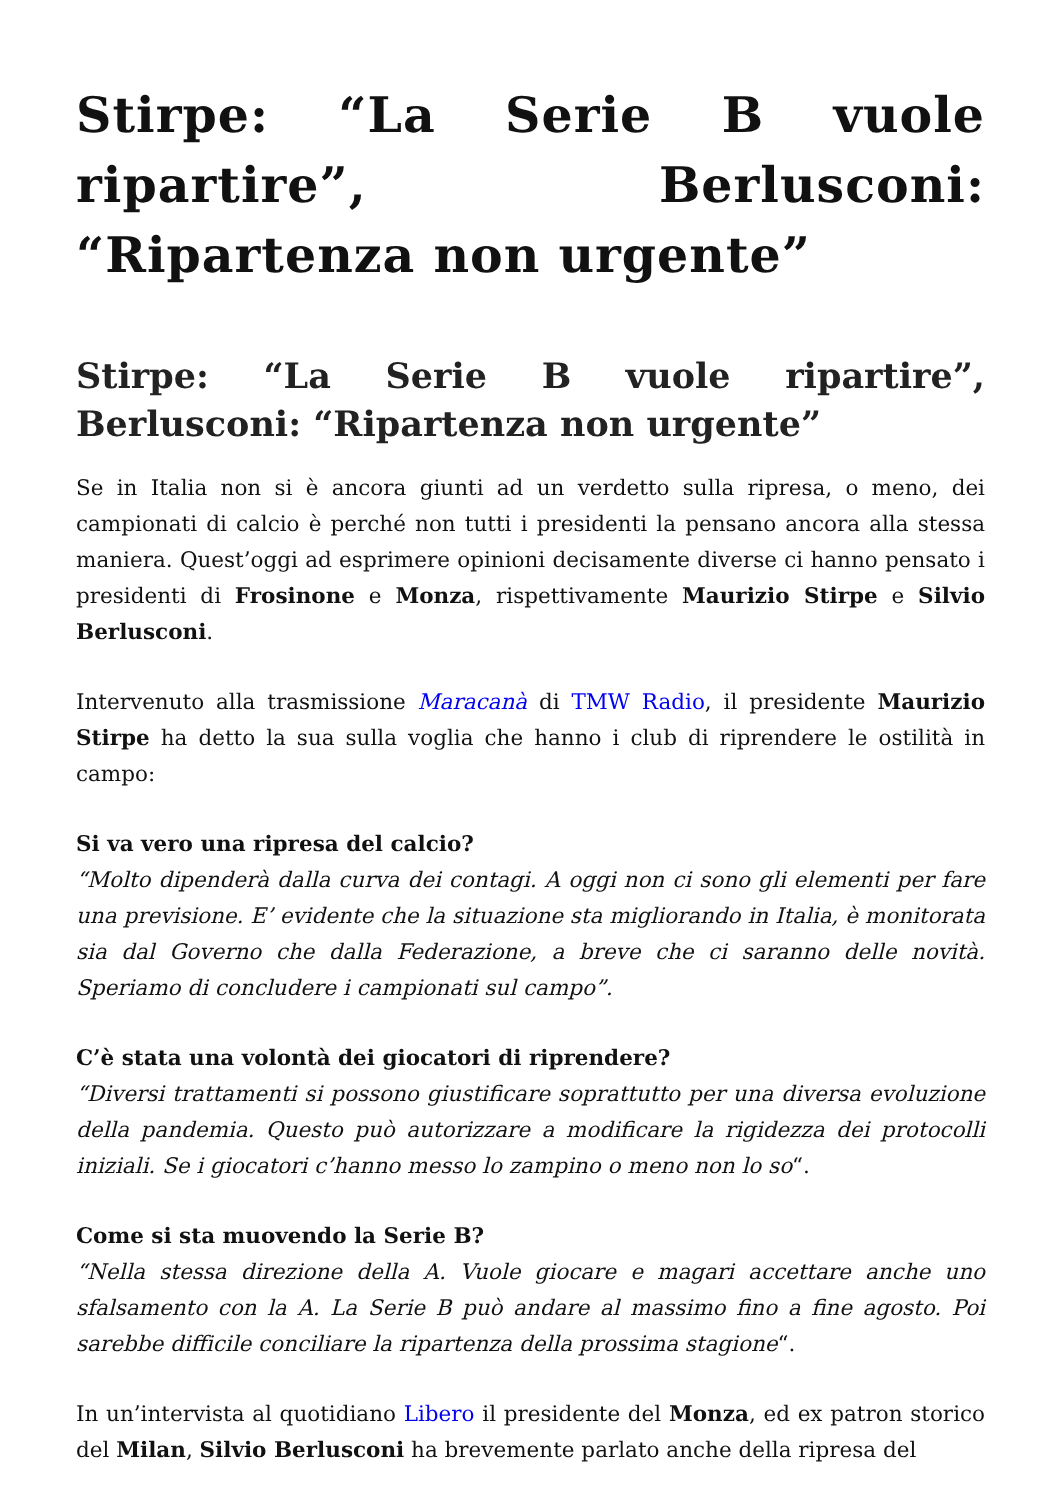Stirpe: “La Serie B vuole ripartire”, Berlusconi: “Ripartenza non urgente”
Stirpe: “La Serie B vuole ripartire”, Berlusconi: “Ripartenza non urgente”
Se in Italia non si è ancora giunti ad un verdetto sulla ripresa, o meno, dei campionati di calcio è perché non tutti i presidenti la pensano ancora alla stessa maniera. Quest’oggi ad esprimere opinioni decisamente diverse ci hanno pensato i presidenti di Frosinone e Monza, rispettivamente Maurizio Stirpe e Silvio Berlusconi.
Intervenuto alla trasmissione Maracanà di TMW Radio, il presidente Maurizio Stirpe ha detto la sua sulla voglia che hanno i club di riprendere le ostilità in campo:
Si va vero una ripresa del calcio?
“Molto dipenderà dalla curva dei contagi. A oggi non ci sono gli elementi per fare una previsione. E’ evidente che la situazione sta migliorando in Italia, è monitorata sia dal Governo che dalla Federazione, a breve che ci saranno delle novità. Speriamo di concludere i campionati sul campo”.
C’è stata una volontà dei giocatori di riprendere?
“Diversi trattamenti si possono giustificare soprattutto per una diversa evoluzione della pandemia. Questo può autorizzare a modificare la rigidezza dei protocolli iniziali. Se i giocatori c’hanno messo lo zampino o meno non lo so“.
Come si sta muovendo la Serie B?
“Nella stessa direzione della A. Vuole giocare e magari accettare anche uno sfalsamento con la A. La Serie B può andare al massimo fino a fine agosto. Poi sarebbe difficile conciliare la ripartenza della prossima stagione“.
In un’intervista al quotidiano Libero il presidente del Monza, ed ex patron storico del Milan, Silvio Berlusconi ha brevemente parlato anche della ripresa del